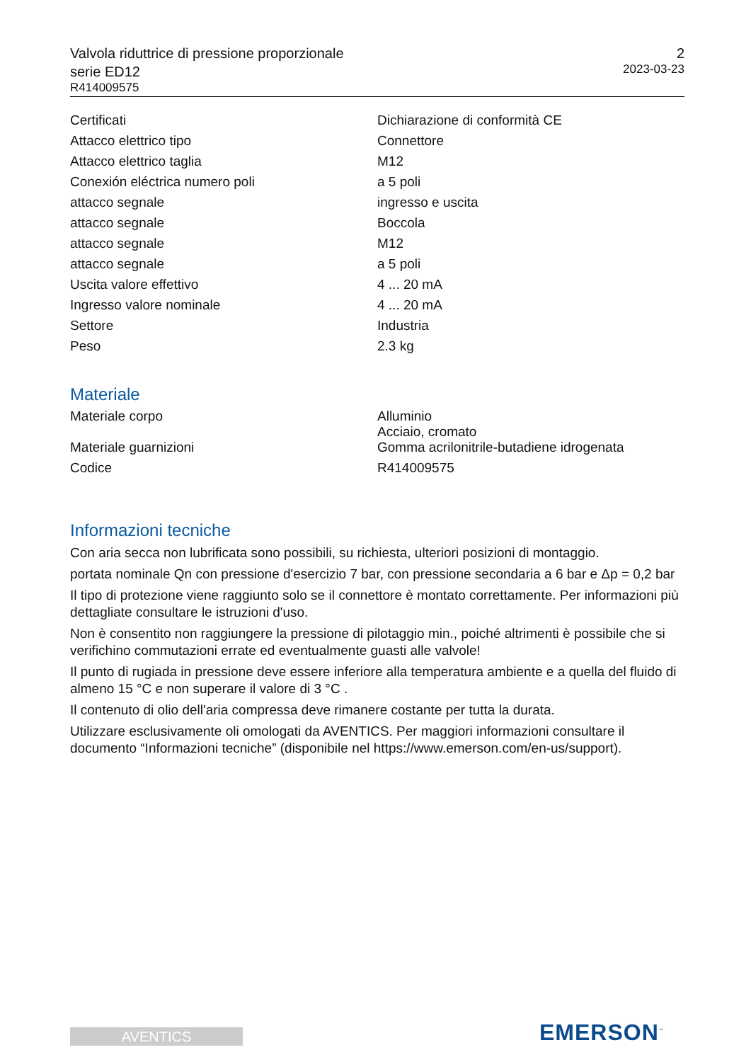Valvola riduttrice di pressione proporzionale
serie ED12
R414009575
2
2023-03-23
| Certificati | Dichiarazione di conformità CE |
| Attacco elettrico tipo | Connettore |
| Attacco elettrico taglia | M12 |
| Conexión eléctrica numero poli | a 5 poli |
| attacco segnale | ingresso e uscita |
| attacco segnale | Boccola |
| attacco segnale | M12 |
| attacco segnale | a 5 poli |
| Uscita valore effettivo | 4 ... 20 mA |
| Ingresso valore nominale | 4 ... 20 mA |
| Settore | Industria |
| Peso | 2.3 kg |
Materiale
| Materiale corpo | Alluminio Acciaio, cromato |
| Materiale guarnizioni | Gomma acrilonitrile-butadiene idrogenata |
| Codice | R414009575 |
Informazioni tecniche
Con aria secca non lubrificata sono possibili, su richiesta, ulteriori posizioni di montaggio.
portata nominale Qn con pressione d'esercizio 7 bar, con pressione secondaria a 6 bar e Δp = 0,2 bar
Il tipo di protezione viene raggiunto solo se il connettore è montato correttamente. Per informazioni più dettagliate consultare le istruzioni d'uso.
Non è consentito non raggiungere la pressione di pilotaggio min., poiché altrimenti è possibile che si verifichino commutazioni errate ed eventualmente guasti alle valvole!
Il punto di rugiada in pressione deve essere inferiore alla temperatura ambiente e a quella del fluido di almeno 15 °C e non superare il valore di 3 °C .
Il contenuto di olio dell'aria compressa deve rimanere costante per tutta la durata.
Utilizzare esclusivamente oli omologati da AVENTICS. Per maggiori informazioni consultare il documento “Informazioni tecniche” (disponibile nel https://www.emerson.com/en-us/support).
AVENTICS EMERSON<sup>™</sup>